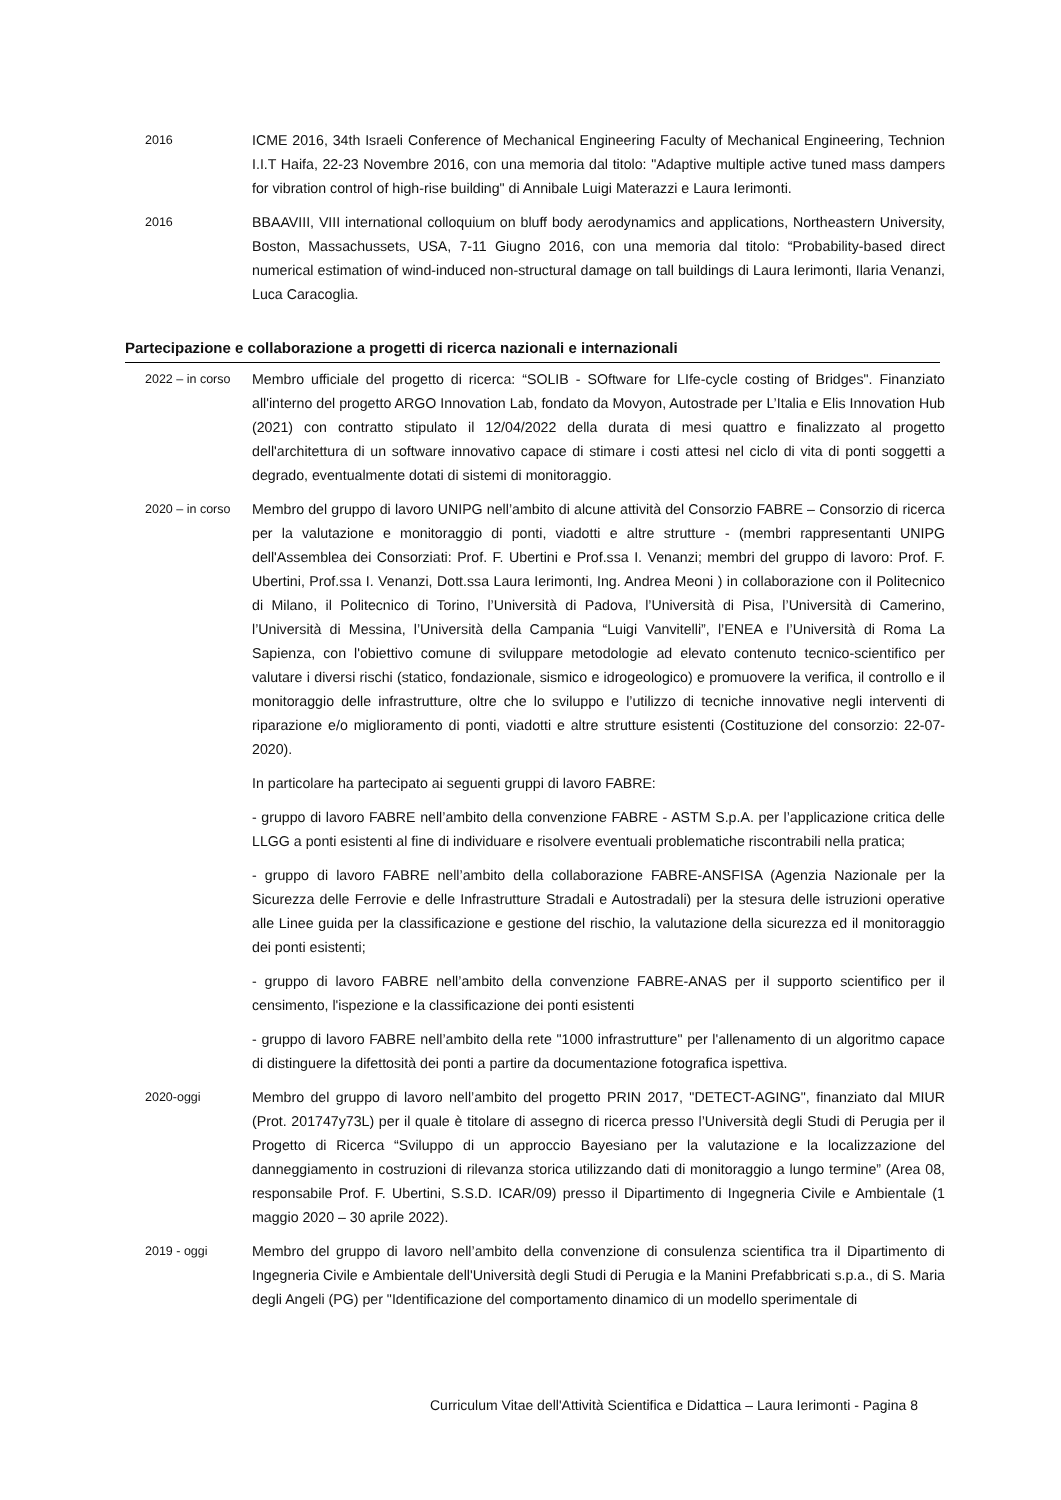2016 ICME 2016, 34th Israeli Conference of Mechanical Engineering Faculty of Mechanical Engineering, Technion I.I.T Haifa, 22-23 Novembre 2016, con una memoria dal titolo: "Adaptive multiple active tuned mass dampers for vibration control of high-rise building" di Annibale Luigi Materazzi e Laura Ierimonti.
2016 BBAAVIII, VIII international colloquium on bluff body aerodynamics and applications, Northeastern University, Boston, Massachussets, USA, 7-11 Giugno 2016, con una memoria dal titolo: “Probability-based direct numerical estimation of wind-induced non-structural damage on tall buildings di Laura Ierimonti, Ilaria Venanzi, Luca Caracoglia.
Partecipazione e collaborazione a progetti di ricerca nazionali e internazionali
2022 – in corso Membro ufficiale del progetto di ricerca: “SOLIB - SOftware for LIfe-cycle costing of Bridges". Finanziato all'interno del progetto ARGO Innovation Lab, fondato da Movyon, Autostrade per L’Italia e Elis Innovation Hub (2021) con contratto stipulato il 12/04/2022 della durata di mesi quattro e finalizzato al progetto dell'architettura di un software innovativo capace di stimare i costi attesi nel ciclo di vita di ponti soggetti a degrado, eventualmente dotati di sistemi di monitoraggio.
2020 – in corso Membro del gruppo di lavoro UNIPG nell’ambito di alcune attività del Consorzio FABRE – Consorzio di ricerca per la valutazione e monitoraggio di ponti, viadotti e altre strutture - (membri rappresentanti UNIPG dell'Assemblea dei Consorziati: Prof. F. Ubertini e Prof.ssa I. Venanzi; membri del gruppo di lavoro: Prof. F. Ubertini, Prof.ssa I. Venanzi, Dott.ssa Laura Ierimonti, Ing. Andrea Meoni ) in collaborazione con il Politecnico di Milano, il Politecnico di Torino, l’Università di Padova, l’Università di Pisa, l’Università di Camerino, l’Università di Messina, l’Università della Campania “Luigi Vanvitelli”, l’ENEA e l’Università di Roma La Sapienza, con l'obiettivo comune di sviluppare metodologie ad elevato contenuto tecnico-scientifico per valutare i diversi rischi (statico, fondazionale, sismico e idrogeologico) e promuovere la verifica, il controllo e il monitoraggio delle infrastrutture, oltre che lo sviluppo e l’utilizzo di tecniche innovative negli interventi di riparazione e/o miglioramento di ponti, viadotti e altre strutture esistenti (Costituzione del consorzio: 22-07-2020).
In particolare ha partecipato ai seguenti gruppi di lavoro FABRE:
- gruppo di lavoro FABRE nell’ambito della convenzione FABRE - ASTM S.p.A. per l’applicazione critica delle LLGG a ponti esistenti al fine di individuare e risolvere eventuali problematiche riscontrabili nella pratica;
- gruppo di lavoro FABRE nell’ambito della collaborazione FABRE-ANSFISA (Agenzia Nazionale per la Sicurezza delle Ferrovie e delle Infrastrutture Stradali e Autostradali) per la stesura delle istruzioni operative alle Linee guida per la classificazione e gestione del rischio, la valutazione della sicurezza ed il monitoraggio dei ponti esistenti;
- gruppo di lavoro FABRE nell’ambito della convenzione FABRE-ANAS per il supporto scientifico per il censimento, l'ispezione e la classificazione dei ponti esistenti
- gruppo di lavoro FABRE nell’ambito della rete "1000 infrastrutture" per l'allenamento di un algoritmo capace di distinguere la difettosità dei ponti a partire da documentazione fotografica ispettiva.
2020-oggi Membro del gruppo di lavoro nell’ambito del progetto PRIN 2017, "DETECT-AGING", finanziato dal MIUR (Prot. 201747y73L) per il quale è titolare di assegno di ricerca presso l’Università degli Studi di Perugia per il Progetto di Ricerca “Sviluppo di un approccio Bayesiano per la valutazione e la localizzazione del danneggiamento in costruzioni di rilevanza storica utilizzando dati di monitoraggio a lungo termine” (Area 08, responsabile Prof. F. Ubertini, S.S.D. ICAR/09) presso il Dipartimento di Ingegneria Civile e Ambientale (1 maggio 2020 – 30 aprile 2022).
2019 - oggi Membro del gruppo di lavoro nell’ambito della convenzione di consulenza scientifica tra il Dipartimento di Ingegneria Civile e Ambientale dell'Università degli Studi di Perugia e la Manini Prefabbricati s.p.a., di S. Maria degli Angeli (PG) per "Identificazione del comportamento dinamico di un modello sperimentale di
Curriculum Vitae dell'Attività Scientifica e Didattica – Laura Ierimonti - Pagina 8